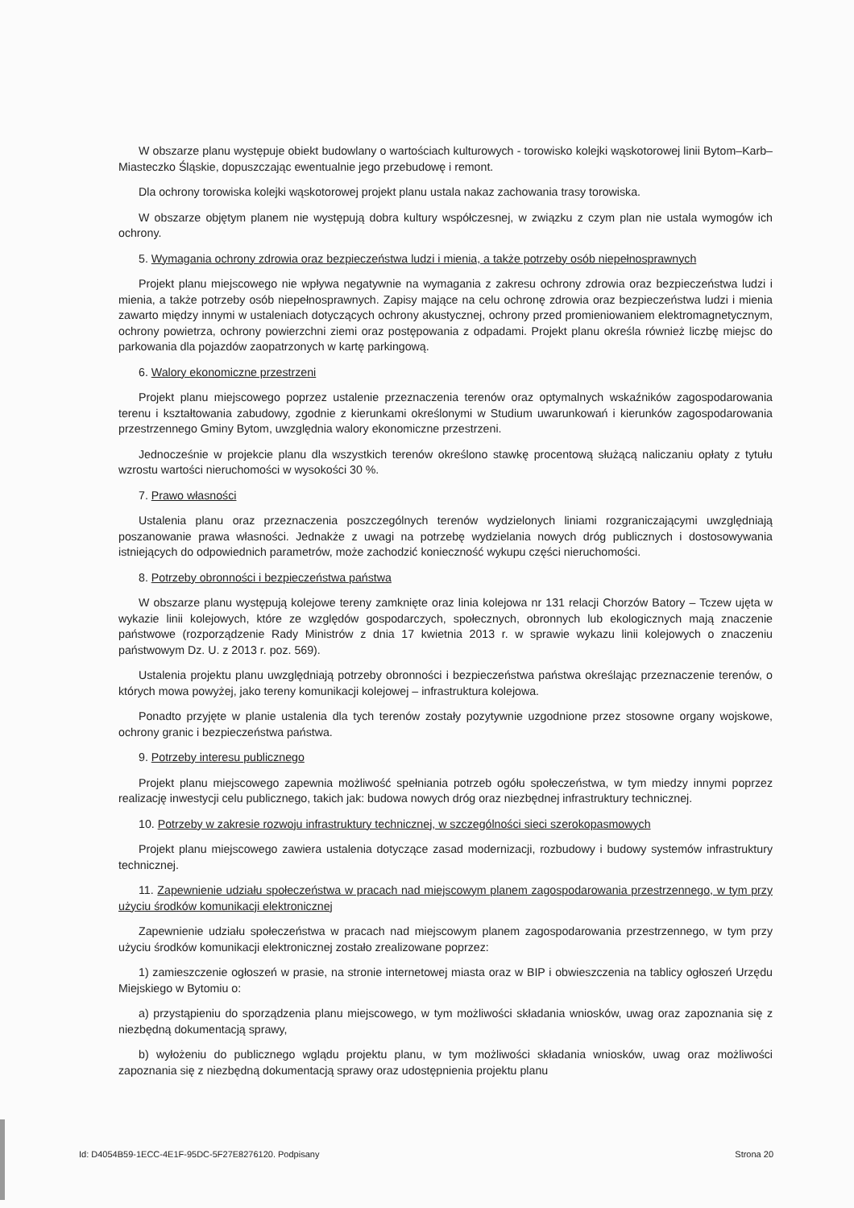W obszarze planu występuje obiekt budowlany o wartościach kulturowych - torowisko kolejki wąskotorowej linii Bytom–Karb–Miasteczko Śląskie, dopuszczając ewentualnie jego przebudowę i remont.
Dla ochrony torowiska kolejki wąskotorowej projekt planu ustala nakaz zachowania trasy torowiska.
W obszarze objętym planem nie występują dobra kultury współczesnej, w związku z czym plan nie ustala wymogów ich ochrony.
5. Wymagania ochrony zdrowia oraz bezpieczeństwa ludzi i mienia, a także potrzeby osób niepełnosprawnych
Projekt planu miejscowego nie wpływa negatywnie na wymagania z zakresu ochrony zdrowia oraz bezpieczeństwa ludzi i mienia, a także potrzeby osób niepełnosprawnych. Zapisy mające na celu ochronę zdrowia oraz bezpieczeństwa ludzi i mienia zawarto między innymi w ustaleniach dotyczących ochrony akustycznej, ochrony przed promieniowaniem elektromagnetycznym, ochrony powietrza, ochrony powierzchni ziemi oraz postępowania z odpadami. Projekt planu określa również liczbę miejsc do parkowania dla pojazdów zaopatrzonych w kartę parkingową.
6. Walory ekonomiczne przestrzeni
Projekt planu miejscowego poprzez ustalenie przeznaczenia terenów oraz optymalnych wskaźników zagospodarowania terenu i kształtowania zabudowy, zgodnie z kierunkami określonymi w Studium uwarunkowań i kierunków zagospodarowania przestrzennego Gminy Bytom, uwzględnia walory ekonomiczne przestrzeni.
Jednocześnie w projekcie planu dla wszystkich terenów określono stawkę procentową służącą naliczaniu opłaty z tytułu wzrostu wartości nieruchomości w wysokości 30 %.
7. Prawo własności
Ustalenia planu oraz przeznaczenia poszczególnych terenów wydzielonych liniami rozgraniczającymi uwzględniają poszanowanie prawa własności. Jednakże z uwagi na potrzebę wydzielania nowych dróg publicznych i dostosowywania istniejących do odpowiednich parametrów, może zachodzić konieczność wykupu części nieruchomości.
8. Potrzeby obronności i bezpieczeństwa państwa
W obszarze planu występują kolejowe tereny zamknięte oraz linia kolejowa nr 131 relacji Chorzów Batory – Tczew ujęta w wykazie linii kolejowych, które ze względów gospodarczych, społecznych, obronnych lub ekologicznych mają znaczenie państwowe (rozporządzenie Rady Ministrów z dnia 17 kwietnia 2013 r. w sprawie wykazu linii kolejowych o znaczeniu państwowym Dz. U. z 2013 r. poz. 569).
Ustalenia projektu planu uwzględniają potrzeby obronności i bezpieczeństwa państwa określając przeznaczenie terenów, o których mowa powyżej, jako tereny komunikacji kolejowej – infrastruktura kolejowa.
Ponadto przyjęte w planie ustalenia dla tych terenów zostały pozytywnie uzgodnione przez stosowne organy wojskowe, ochrony granic i bezpieczeństwa państwa.
9. Potrzeby interesu publicznego
Projekt planu miejscowego zapewnia możliwość spełniania potrzeb ogółu społeczeństwa, w tym miedzy innymi poprzez realizację inwestycji celu publicznego, takich jak: budowa nowych dróg oraz niezbędnej infrastruktury technicznej.
10. Potrzeby w zakresie rozwoju infrastruktury technicznej, w szczególności sieci szerokopasmowych
Projekt planu miejscowego zawiera ustalenia dotyczące zasad modernizacji, rozbudowy i budowy systemów infrastruktury technicznej.
11. Zapewnienie udziału społeczeństwa w pracach nad miejscowym planem zagospodarowania przestrzennego, w tym przy użyciu środków komunikacji elektronicznej
Zapewnienie udziału społeczeństwa w pracach nad miejscowym planem zagospodarowania przestrzennego, w tym przy użyciu środków komunikacji elektronicznej zostało zrealizowane poprzez:
1) zamieszczenie ogłoszeń w prasie, na stronie internetowej miasta oraz w BIP i obwieszczenia na tablicy ogłoszeń Urzędu Miejskiego w Bytomiu o:
a) przystąpieniu do sporządzenia planu miejscowego, w tym możliwości składania wniosków, uwag oraz zapoznania się z niezbędną dokumentacją sprawy,
b) wyłożeniu do publicznego wglądu projektu planu, w tym możliwości składania wniosków, uwag oraz możliwości zapoznania się z niezbędną dokumentacją sprawy oraz udostępnienia projektu planu
Id: D4054B59-1ECC-4E1F-95DC-5F27E8276120. Podpisany Strona 20